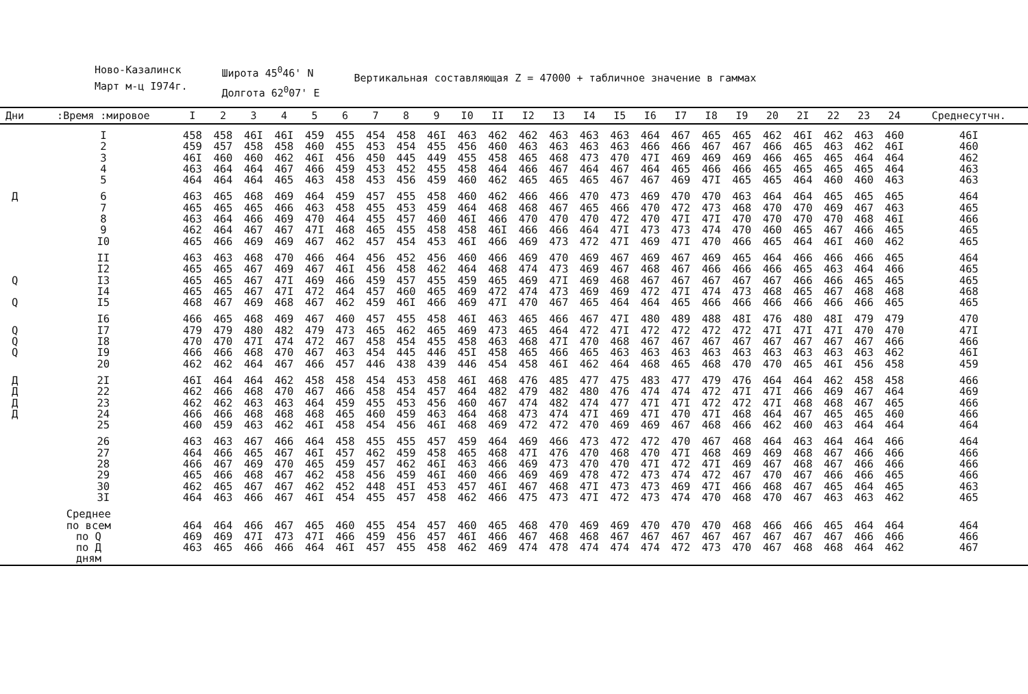Ново-Казалинск
Март м-ц I974г.
Широта 45<sup>0</sup>46' N
Долгота 62<sup>0</sup>07' E
Вертикальная составляющая Z = 47000 + табличное значение в гаммах
| Дни | :Время :мировое | I | 2 | 3 | 4 | 5 | 6 | 7 | 8 | 9 | I0 | II | I2 | I3 | I4 | I5 | I6 | I7 | I8 | I9 | 20 | 2I | 22 | 23 | 24 | Среднесутчн. |
| --- | --- | --- | --- | --- | --- | --- | --- | --- | --- | --- | --- | --- | --- | --- | --- | --- | --- | --- | --- | --- | --- | --- | --- | --- | --- | --- |
| | I | 458 | 458 | 46I | 46I | 459 | 455 | 454 | 458 | 46I | 463 | 462 | 462 | 463 | 463 | 463 | 464 | 467 | 465 | 465 | 462 | 46I | 462 | 463 | 460 | 46I |
| | 2 | 459 | 457 | 458 | 458 | 460 | 455 | 453 | 454 | 455 | 456 | 460 | 463 | 463 | 463 | 463 | 466 | 466 | 467 | 467 | 466 | 465 | 463 | 462 | 46I | 460 |
| | 3 | 46I | 460 | 460 | 462 | 46I | 456 | 450 | 445 | 449 | 455 | 458 | 465 | 468 | 473 | 470 | 47I | 469 | 469 | 469 | 466 | 465 | 465 | 464 | 464 | 462 |
| | 4 | 463 | 464 | 464 | 467 | 466 | 459 | 453 | 452 | 455 | 458 | 464 | 466 | 467 | 464 | 467 | 464 | 465 | 466 | 466 | 465 | 465 | 465 | 465 | 464 | 463 |
| | 5 | 464 | 464 | 464 | 465 | 463 | 458 | 453 | 456 | 459 | 460 | 462 | 465 | 465 | 465 | 467 | 467 | 469 | 47I | 465 | 465 | 464 | 460 | 460 | 463 | 463 |
| Д | 6 | 463 | 465 | 468 | 469 | 464 | 459 | 457 | 455 | 458 | 460 | 462 | 466 | 466 | 470 | 473 | 469 | 470 | 470 | 463 | 464 | 464 | 465 | 465 | 465 | 464 |
| | 7 | 465 | 465 | 465 | 466 | 463 | 458 | 455 | 453 | 459 | 464 | 468 | 468 | 467 | 465 | 466 | 470 | 472 | 473 | 468 | 470 | 470 | 469 | 467 | 463 | 465 |
| | 8 | 463 | 464 | 466 | 469 | 470 | 464 | 455 | 457 | 460 | 46I | 466 | 470 | 470 | 470 | 472 | 470 | 47I | 47I | 470 | 470 | 470 | 470 | 468 | 46I | 466 |
| | 9 | 462 | 464 | 467 | 467 | 47I | 468 | 465 | 455 | 458 | 458 | 46I | 466 | 466 | 464 | 47I | 473 | 473 | 474 | 470 | 460 | 465 | 467 | 466 | 465 | 465 |
| | I0 | 465 | 466 | 469 | 469 | 467 | 462 | 457 | 454 | 453 | 46I | 466 | 469 | 473 | 472 | 47I | 469 | 47I | 470 | 466 | 465 | 464 | 46I | 460 | 462 | 465 |
| | II | 463 | 463 | 468 | 470 | 466 | 464 | 456 | 452 | 456 | 460 | 466 | 469 | 470 | 469 | 467 | 469 | 467 | 469 | 465 | 464 | 466 | 466 | 466 | 465 | 464 |
| | I2 | 465 | 465 | 467 | 469 | 467 | 46I | 456 | 458 | 462 | 464 | 468 | 474 | 473 | 469 | 467 | 468 | 467 | 466 | 466 | 466 | 465 | 463 | 464 | 466 | 465 |
| Q | I3 | 465 | 465 | 467 | 47I | 469 | 466 | 459 | 457 | 455 | 459 | 465 | 469 | 47I | 469 | 468 | 467 | 467 | 467 | 467 | 467 | 466 | 466 | 465 | 465 | 465 |
| | I4 | 465 | 465 | 467 | 47I | 472 | 464 | 457 | 460 | 465 | 469 | 472 | 474 | 473 | 469 | 469 | 472 | 47I | 474 | 473 | 468 | 465 | 467 | 468 | 468 | 468 |
| Q | I5 | 468 | 467 | 469 | 468 | 467 | 462 | 459 | 46I | 466 | 469 | 47I | 470 | 467 | 465 | 464 | 464 | 465 | 466 | 466 | 466 | 466 | 466 | 466 | 465 | 465 |
| | I6 | 466 | 465 | 468 | 469 | 467 | 460 | 457 | 455 | 458 | 46I | 463 | 465 | 466 | 467 | 47I | 480 | 489 | 488 | 48I | 476 | 480 | 48I | 479 | 479 | 470 |
| Q | I7 | 479 | 479 | 480 | 482 | 479 | 473 | 465 | 462 | 465 | 469 | 473 | 465 | 464 | 472 | 47I | 472 | 472 | 472 | 472 | 47I | 47I | 47I | 470 | 470 | 47I |
| Q | I8 | 470 | 470 | 47I | 474 | 472 | 467 | 458 | 454 | 455 | 458 | 463 | 468 | 47I | 470 | 468 | 467 | 467 | 467 | 467 | 467 | 467 | 467 | 467 | 466 | 466 |
| Q | I9 | 466 | 466 | 468 | 470 | 467 | 463 | 454 | 445 | 446 | 45I | 458 | 465 | 466 | 465 | 463 | 463 | 463 | 463 | 463 | 463 | 463 | 463 | 463 | 462 | 46I |
| | 20 | 462 | 462 | 464 | 467 | 466 | 457 | 446 | 438 | 439 | 446 | 454 | 458 | 46I | 462 | 464 | 468 | 465 | 468 | 470 | 470 | 465 | 46I | 456 | 458 | 459 |
| Д | 2I | 46I | 464 | 464 | 462 | 458 | 458 | 454 | 453 | 458 | 46I | 468 | 476 | 485 | 477 | 475 | 483 | 477 | 479 | 476 | 464 | 464 | 462 | 458 | 458 | 466 |
| Д | 22 | 462 | 466 | 468 | 470 | 467 | 466 | 458 | 454 | 457 | 464 | 482 | 479 | 482 | 480 | 476 | 474 | 474 | 472 | 47I | 47I | 466 | 469 | 467 | 464 | 469 |
| Д | 23 | 462 | 462 | 463 | 463 | 464 | 459 | 455 | 453 | 456 | 460 | 467 | 474 | 482 | 474 | 477 | 47I | 47I | 472 | 472 | 47I | 468 | 468 | 467 | 465 | 466 |
| Д | 24 | 466 | 466 | 468 | 468 | 468 | 465 | 460 | 459 | 463 | 464 | 468 | 473 | 474 | 47I | 469 | 47I | 470 | 47I | 468 | 464 | 467 | 465 | 465 | 460 | 466 |
| | 25 | 460 | 459 | 463 | 462 | 46I | 458 | 454 | 456 | 46I | 468 | 469 | 472 | 472 | 470 | 469 | 469 | 467 | 468 | 466 | 462 | 460 | 463 | 464 | 464 | 464 |
| | 26 | 463 | 463 | 467 | 466 | 464 | 458 | 455 | 455 | 457 | 459 | 464 | 469 | 466 | 473 | 472 | 472 | 470 | 467 | 468 | 464 | 463 | 464 | 464 | 466 | 464 |
| | 27 | 464 | 466 | 465 | 467 | 46I | 457 | 462 | 459 | 458 | 465 | 468 | 47I | 476 | 470 | 468 | 470 | 47I | 468 | 469 | 469 | 468 | 467 | 466 | 466 | 466 |
| | 28 | 466 | 467 | 469 | 470 | 465 | 459 | 457 | 462 | 46I | 463 | 466 | 469 | 473 | 470 | 470 | 47I | 472 | 47I | 469 | 467 | 468 | 467 | 466 | 466 | 466 |
| | 29 | 465 | 466 | 468 | 467 | 462 | 458 | 456 | 459 | 46I | 460 | 466 | 469 | 469 | 478 | 472 | 473 | 474 | 472 | 467 | 470 | 467 | 466 | 466 | 465 | 466 |
| | 30 | 462 | 465 | 467 | 467 | 462 | 452 | 448 | 45I | 453 | 457 | 46I | 467 | 468 | 47I | 473 | 473 | 469 | 47I | 466 | 468 | 467 | 465 | 464 | 465 | 463 |
| | 3I | 464 | 463 | 466 | 467 | 46I | 454 | 455 | 457 | 458 | 462 | 466 | 475 | 473 | 47I | 472 | 473 | 474 | 470 | 468 | 470 | 467 | 463 | 463 | 462 | 465 |
| Среднее | | | | | | | | | | | | | | | | | | | | | | | | | | |
| по всем | | 464 | 464 | 466 | 467 | 465 | 460 | 455 | 454 | 457 | 460 | 465 | 468 | 470 | 469 | 469 | 470 | 470 | 470 | 468 | 466 | 466 | 465 | 464 | 464 | 464 |
| по Q | | 469 | 469 | 47I | 473 | 47I | 466 | 459 | 456 | 457 | 46I | 466 | 467 | 468 | 468 | 467 | 467 | 467 | 467 | 467 | 467 | 467 | 467 | 466 | 466 | 466 |
| по Д | | 463 | 465 | 466 | 466 | 464 | 46I | 457 | 455 | 458 | 462 | 469 | 474 | 478 | 474 | 474 | 474 | 472 | 473 | 470 | 467 | 468 | 468 | 464 | 462 | 467 |
| дням | | | | | | | | | | | | | | | | | | | | | | | | | | |